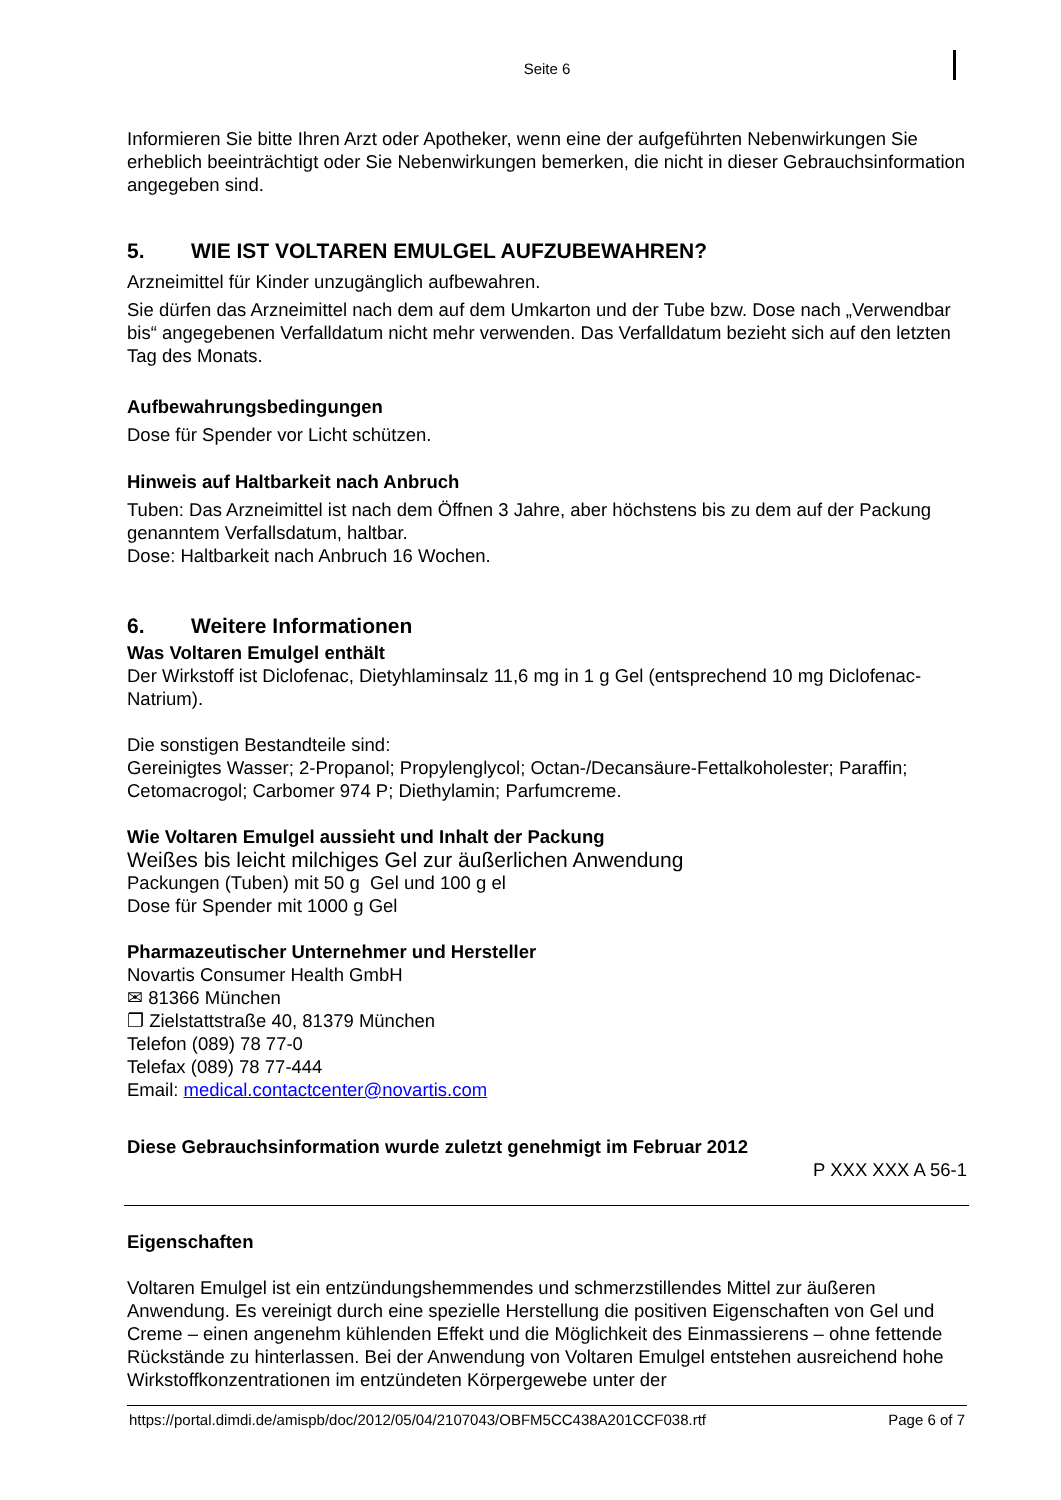Seite 6
Informieren Sie bitte Ihren Arzt oder Apotheker, wenn eine der aufgeführten Nebenwirkungen Sie erheblich beeinträchtigt oder Sie Nebenwirkungen bemerken, die nicht in dieser Gebrauchsinformation angegeben sind.
5. WIE IST VOLTAREN EMULGEL AUFZUBEWAHREN?
Arzneimittel für Kinder unzugänglich aufbewahren.
Sie dürfen das Arzneimittel nach dem auf dem Umkarton und der Tube bzw. Dose nach „Verwendbar bis“ angegebenen Verfalldatum nicht mehr verwenden. Das Verfalldatum bezieht sich auf den letzten Tag des Monats.
Aufbewahrungsbedingungen
Dose für Spender vor Licht schützen.
Hinweis auf Haltbarkeit nach Anbruch
Tuben: Das Arzneimittel ist nach dem Öffnen 3 Jahre, aber höchstens bis zu dem auf der Packung genanntem Verfallsdatum, haltbar.
Dose: Haltbarkeit nach Anbruch 16 Wochen.
6. Weitere Informationen
Was Voltaren Emulgel enthält
Der Wirkstoff ist Diclofenac, Dietyhlaminsalz 11,6 mg in 1 g Gel (entsprechend 10 mg Diclofenac-Natrium).
Die sonstigen Bestandteile sind:
Gereinigtes Wasser; 2-Propanol; Propylenglycol; Octan-/Decansäure-Fettalkoholester; Paraffin; Cetomacrogol; Carbomer 974 P; Diethylamin; Parfumcreme.
Wie Voltaren Emulgel aussieht und Inhalt der Packung
Weißes bis leicht milchiges Gel zur äußerlichen Anwendung
Packungen (Tuben) mit 50 g Gel und 100 g el
Dose für Spender mit 1000 g Gel
Pharmazeutischer Unternehmer und Hersteller
Novartis Consumer Health GmbH
✉ 81366 München
❐ Zielstattstraße 40, 81379 München
Telefon (089) 78 77-0
Telefax (089) 78 77-444
Email: medical.contactcenter@novartis.com
Diese Gebrauchsinformation wurde zuletzt genehmigt im Februar 2012
P XXX XXX A 56-1
Eigenschaften
Voltaren Emulgel ist ein entzündungshemmendes und schmerzstillendes Mittel zur äußeren Anwendung. Es vereinigt durch eine spezielle Herstellung die positiven Eigenschaften von Gel und Creme – einen angenehm kühlenden Effekt und die Möglichkeit des Einmassierens – ohne fettende Rückstände zu hinterlassen. Bei der Anwendung von Voltaren Emulgel entstehen ausreichend hohe Wirkstoffkonzentrationen im entzündeten Körpergewebe unter der
https://portal.dimdi.de/amispb/doc/2012/05/04/2107043/OBFM5CC438A201CCF038.rtf Page 6 of 7